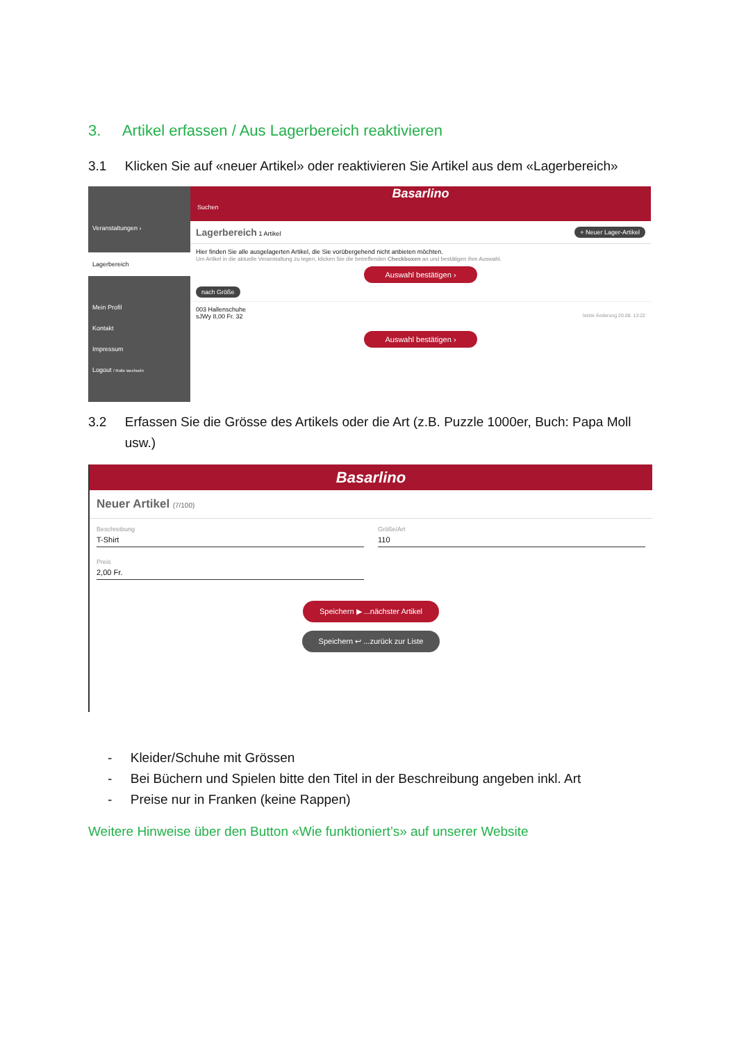3. Artikel erfassen / Aus Lagerbereich reaktivieren
3.1 Klicken Sie auf «neuer Artikel» oder reaktivieren Sie Artikel aus dem «Lagerbereich»
Veranstaltungen ›
Lagerbereich
Mein Profil
Kontakt
Impressum
Logout / Rolle wechseln
Basarlino
Suchen
Lagerbereich 1 Artikel + Neuer Lager-Artikel
Hier finden Sie alle ausgelagerten Artikel, die Sie vorübergehend nicht anbieten möchten.
Um Artikel in die aktuelle Veranstaltung zu legen, klicken Sie die betreffenden Checkboxen an und bestätigen Ihre Auswahl.
Auswahl bestätigen ›
nach Größe
003 Hallenschuhe
sJWy 8,00 Fr. 32 letzte Änderung 20.08. 13:22
Auswahl bestätigen ›
3.2 Erfassen Sie die Grösse des Artikels oder die Art (z.B. Puzzle 1000er, Buch: Papa Moll
usw.)
Basarlino
Neuer Artikel (7/100)
Beschreibung
T-Shirt
Preis
2,00 Fr.
Größe/Art
110
Speichern ▶ ...nächster Artikel
Speichern ↩ ...zurück zur Liste
- Kleider/Schuhe mit Grössen
- Bei Büchern und Spielen bitte den Titel in der Beschreibung angeben inkl. Art
- Preise nur in Franken (keine Rappen)
Weitere Hinweise über den Button «Wie funktioniert’s» auf unserer Website